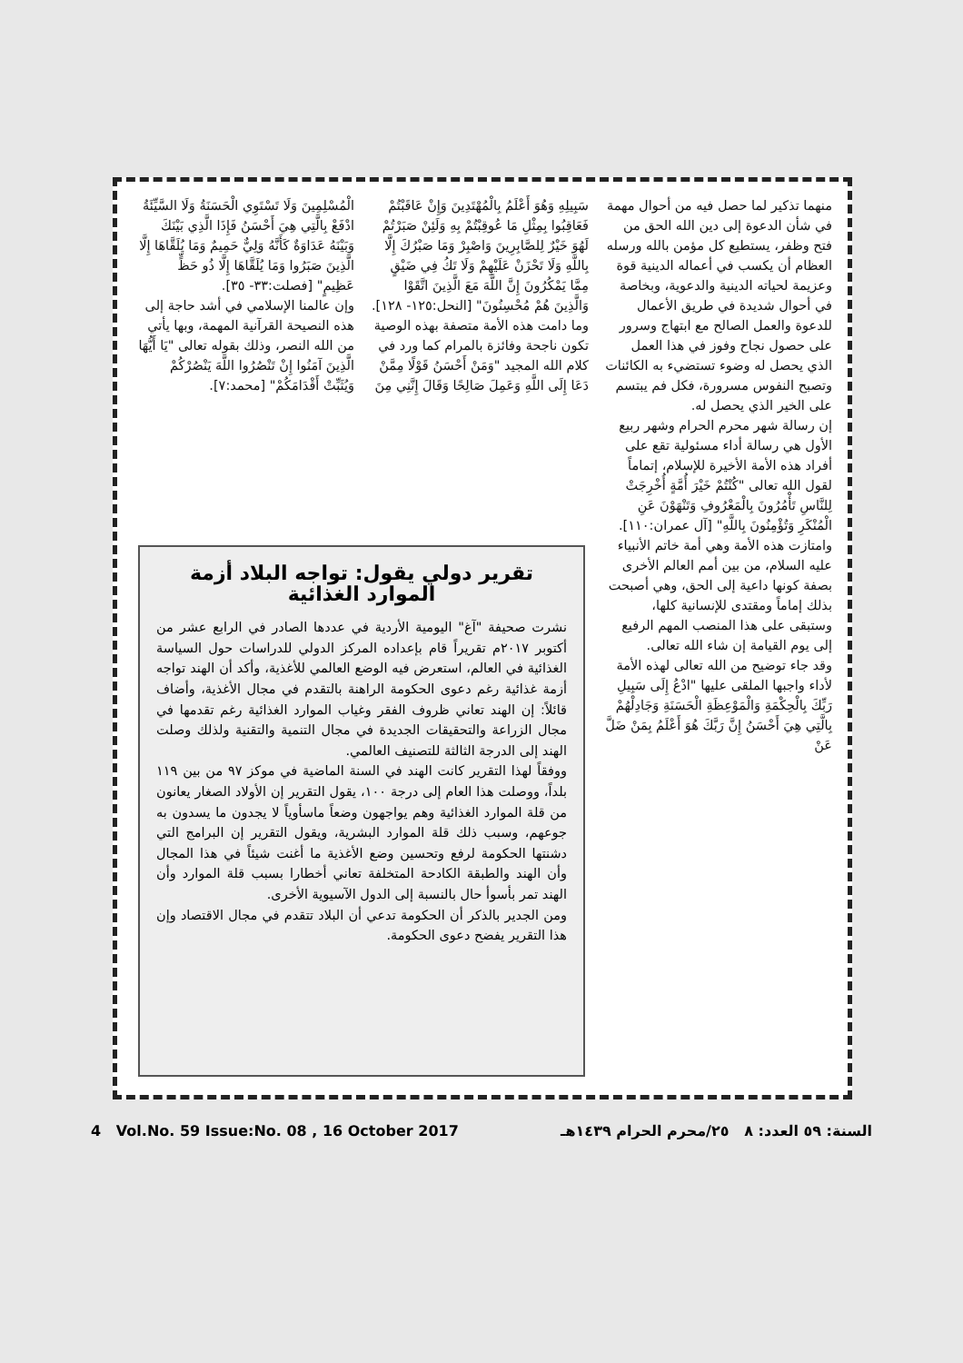منهما تذكير لما حصل فيه من أحوال مهمة في شأن الدعوة إلى دين الله الحق من فتح وظفر، يستطيع كل مؤمن بالله ورسله العظام أن يكسب في أعماله الدينية قوة وعزيمة لحياته الدينية والدعوية، وبخاصة في أحوال شديدة في طريق الأعمال للدعوة والعمل الصالح مع ابتهاج وسرور على حصول نجاح وفوز في هذا العمل الذي يحصل له وضوء تستضيء به الكائنات وتصبح النفوس مسرورة، فكل فم يبتسم على الخير الذي يحصل له.
إن رسالة شهر محرم الحرام وشهر ربيع الأول هي رسالة أداء مسئولية تقع على أفراد هذه الأمة الأخيرة للإسلام، إتماماً لقول الله تعالى "كُنْتُمْ خَيْرَ أُمَّةٍ أُخْرِجَتْ لِلنَّاسِ تَأْمُرُونَ بِالْمَعْرُوفِ وَتَنْهَوْنَ عَنِ الْمُنْكَرِ وَتُؤْمِنُونَ بِاللَّهِ" [آل عمران:١١٠].
وامتازت هذه الأمة وهي أمة خاتم الأنبياء عليه السلام، من بين أمم العالم الأخرى بصفة كونها داعية إلى الحق، وهي أصبحت بذلك إماماً ومقتدى للإنسانية كلها، وستبقى على هذا المنصب المهم الرفيع إلى يوم القيامة إن شاء الله تعالى.
وقد جاء توضيح من الله تعالى لهذه الأمة لأداء واجبها الملقى عليها "ادْعُ إِلَى سَبِيلِ رَبِّكَ بِالْحِكْمَةِ وَالْمَوْعِظَةِ الْحَسَنَةِ وَجَادِلْهُمْ بِالَّتِي هِيَ أَحْسَنُ إِنَّ رَبَّكَ هُوَ أَعْلَمُ بِمَنْ ضَلَّ عَنْ
سَبِيلِهِ وَهُوَ أَعْلَمُ بِالْمُهْتَدِينَ وَإِنْ عَاقَبْتُمْ فَعَاقِبُوا بِمِثْلِ مَا عُوقِبْتُمْ بِهِ وَلَئِنْ صَبَرْتُمْ لَهُوَ خَيْرٌ لِلصَّابِرِينَ وَاصْبِرْ وَمَا صَبْرُكَ إِلَّا بِاللَّهِ وَلَا تَحْزَنْ عَلَيْهِمْ وَلَا تَكُ فِي ضَيْقٍ مِمَّا يَمْكُرُونَ إِنَّ اللَّهَ مَعَ الَّذِينَ اتَّقَوْا وَالَّذِينَ هُمْ مُحْسِنُونَ" [النحل:١٢٥- ١٢٨].
وما دامت هذه الأمة متصفة بهذه الوصية تكون ناجحة وفائزة بالمرام كما ورد في كلام الله المجيد "وَمَنْ أَحْسَنُ قَوْلًا مِمَّنْ دَعَا إِلَى اللَّهِ وَعَمِلَ صَالِحًا وَقَالَ إِنَّنِي مِنَ
الْمُسْلِمِينَ وَلَا تَسْتَوِي الْحَسَنَةُ وَلَا السَّيِّئَةُ ادْفَعْ بِالَّتِي هِيَ أَحْسَنُ فَإِذَا الَّذِي بَيْنَكَ وَبَيْنَهُ عَدَاوَةٌ كَأَنَّهُ وَلِيٌّ حَمِيمٌ وَمَا يُلَقَّاهَا إِلَّا الَّذِينَ صَبَرُوا وَمَا يُلَقَّاهَا إِلَّا ذُو حَظٍّ عَظِيمٍ" [فصلت:٣٣- ٣٥].
وإن عالمنا الإسلامي في أشد حاجة إلى هذه النصيحة القرآنية المهمة، وبها يأتي من الله النصر، وذلك بقوله تعالى "يَا أَيُّهَا الَّذِينَ آمَنُوا إِنْ تَنْصُرُوا اللَّهَ يَنْصُرْكُمْ وَيُثَبِّتْ أَقْدَامَكُمْ" [محمد:٧].
تقرير دولي يقول: تواجه البلاد أزمة الموارد الغذائية
نشرت صحيفة "آغ" اليومية الأردية في عددها الصادر في الرابع عشر من أكتوبر ٢٠١٧م تقريراً قام بإعداده المركز الدولي للدراسات حول السياسة الغذائية في العالم، استعرض فيه الوضع العالمي للأغذية، وأكد أن الهند تواجه أزمة غذائية رغم دعوى الحكومة الراهنة بالتقدم في مجال الأغذية، وأضاف قائلاً: إن الهند تعاني ظروف الفقر وغياب الموارد الغذائية رغم تقدمها في مجال الزراعة والتحقيقات الجديدة في مجال التنمية والتقنية ولذلك وصلت الهند إلى الدرجة الثالثة للتصنيف العالمي.
ووفقاً لهذا التقرير كانت الهند في السنة الماضية في موكز ٩٧ من بين ١١٩ بلداً، ووصلت هذا العام إلى درجة ١٠٠، يقول التقرير إن الأولاد الصغار يعانون من قلة الموارد الغذائية وهم يواجهون وضعاً ماسأوياً لا يجدون ما يسدون به جوعهم، وسبب ذلك قلة الموارد البشرية، ويقول التقرير إن البرامج التي دشنتها الحكومة لرفع وتحسين وضع الأغذية ما أغنت شيئاً في هذا المجال وأن الهند والطبقة الكادحة المتخلفة تعاني أخطارا بسبب قلة الموارد وأن الهند تمر بأسوأ حال بالنسبة إلى الدول الآسيوية الأخرى.
ومن الجدير بالذكر أن الحكومة تدعي أن البلاد تتقدم في مجال الاقتصاد وإن هذا التقرير يفضح دعوى الحكومة.
4 Vol.No. 59 Issue:No. 08 , 16 October 2017 السنة: ٥٩ العدد: ٨ ٢٥/محرم الحرام ١٤٣٩هـ